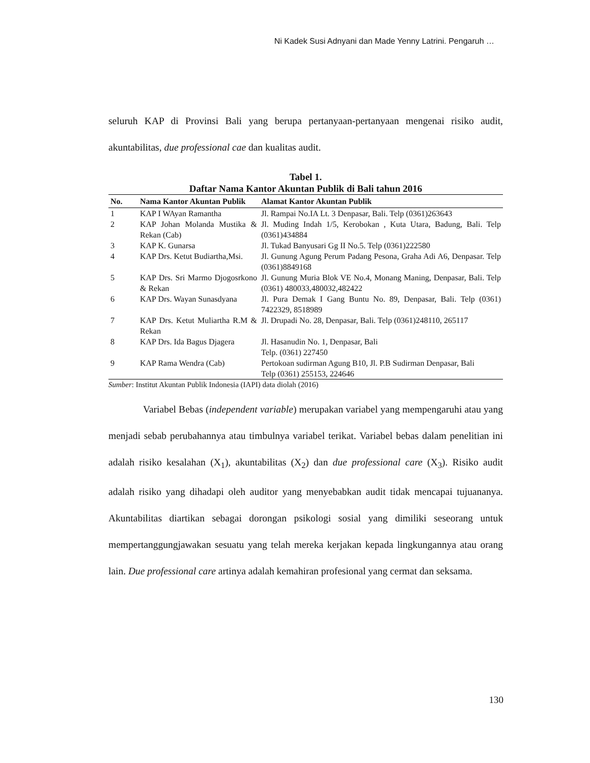Ni Kadek Susi Adnyani dan Made Yenny Latrini. Pengaruh …
seluruh KAP di Provinsi Bali yang berupa pertanyaan-pertanyaan mengenai risiko audit, akuntabilitas, due professional cae dan kualitas audit.
Tabel 1.
Daftar Nama Kantor Akuntan Publik di Bali tahun 2016
| No. | Nama Kantor Akuntan Publik | Alamat Kantor Akuntan Publik |
| --- | --- | --- |
| 1 | KAP I WAyan Ramantha | Jl. Rampai No.IA Lt. 3 Denpasar, Bali. Telp (0361)263643 |
| 2 | KAP Johan Molanda Mustika & Rekan (Cab) | Jl. Muding Indah 1/5, Kerobokan , Kuta Utara, Badung, Bali. Telp (0361)434884 |
| 3 | KAP K. Gunarsa | Jl. Tukad Banyusari Gg II No.5. Telp (0361)222580 |
| 4 | KAP Drs. Ketut Budiartha,Msi. | Jl. Gunung Agung Perum Padang Pesona, Graha Adi A6, Denpasar. Telp (0361)8849168 |
| 5 | KAP Drs. Sri Marmo Djogosrkono & Rekan | Jl. Gunung Muria Blok VE No.4, Monang Maning, Denpasar, Bali. Telp (0361) 480033,480032,482422 |
| 6 | KAP Drs. Wayan Sunasdyana | Jl. Pura Demak I Gang Buntu No. 89, Denpasar, Bali. Telp (0361) 7422329, 8518989 |
| 7 | KAP Drs. Ketut Muliartha R.M & Rekan | Jl. Drupadi No. 28, Denpasar, Bali. Telp (0361)248110, 265117 |
| 8 | KAP Drs. Ida Bagus Djagera | Jl. Hasanudin No. 1, Denpasar, Bali Telp. (0361) 227450 |
| 9 | KAP Rama Wendra (Cab) | Pertokoan sudirman Agung B10, Jl. P.B Sudirman Denpasar, Bali Telp (0361) 255153, 224646 |
Sumber: Institut Akuntan Publik Indonesia (IAPI) data diolah (2016)
Variabel Bebas (independent variable) merupakan variabel yang mempengaruhi atau yang menjadi sebab perubahannya atau timbulnya variabel terikat. Variabel bebas dalam penelitian ini adalah risiko kesalahan (X<sub>1</sub>), akuntabilitas (X<sub>2</sub>) dan due professional care (X<sub>3</sub>). Risiko audit adalah risiko yang dihadapi oleh auditor yang menyebabkan audit tidak mencapai tujuananya. Akuntabilitas diartikan sebagai dorongan psikologi sosial yang dimiliki seseorang untuk mempertanggungjawakan sesuatu yang telah mereka kerjakan kepada lingkungannya atau orang lain. Due professional care artinya adalah kemahiran profesional yang cermat dan seksama.
130